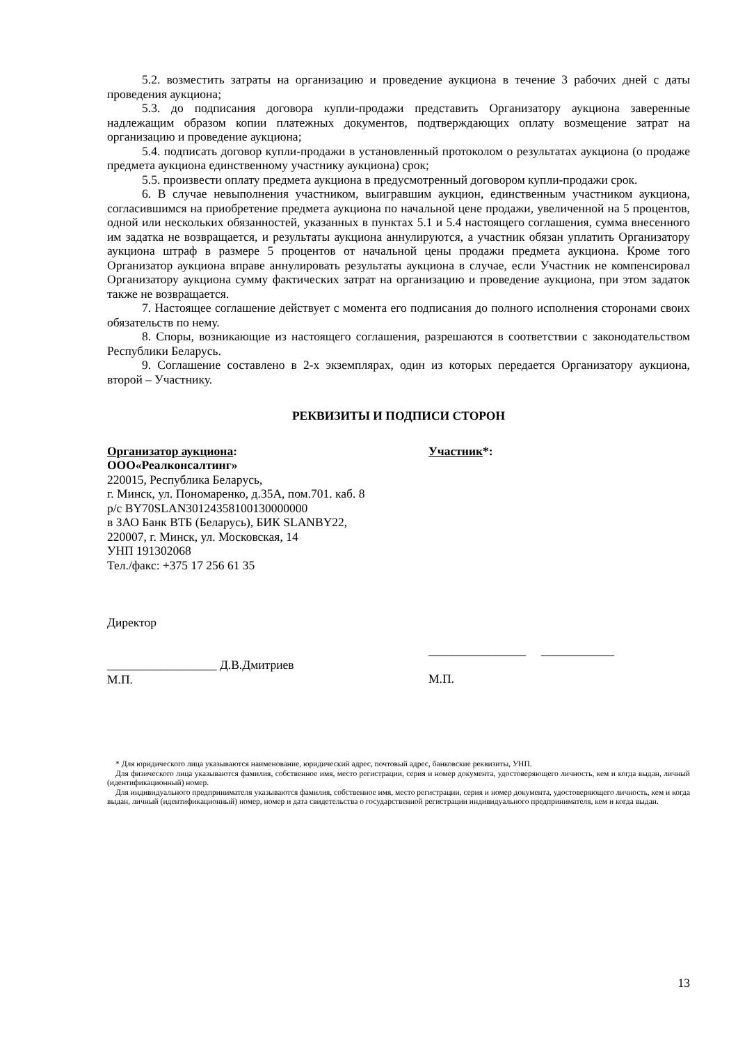5.2. возместить затраты на организацию и проведение аукциона в течение 3 рабочих дней с даты проведения аукциона;
5.3. до подписания договора купли-продажи представить Организатору аукциона заверенные надлежащим образом копии платежных документов, подтверждающих оплату возмещение затрат на организацию и проведение аукциона;
5.4. подписать договор купли-продажи в установленный протоколом о результатах аукциона (о продаже предмета аукциона единственному участнику аукциона) срок;
5.5. произвести оплату предмета аукциона в предусмотренный договором купли-продажи срок.
6. В случае невыполнения участником, выигравшим аукцион, единственным участником аукциона, согласившимся на приобретение предмета аукциона по начальной цене продажи, увеличенной на 5 процентов, одной или нескольких обязанностей, указанных в пунктах 5.1 и 5.4 настоящего соглашения, сумма внесенного им задатка не возвращается, и результаты аукциона аннулируются, а участник обязан уплатить Организатору аукциона штраф в размере 5 процентов от начальной цены продажи предмета аукциона. Кроме того Организатор аукциона вправе аннулировать результаты аукциона в случае, если Участник не компенсировал Организатору аукциона сумму фактических затрат на организацию и проведение аукциона, при этом задаток также не возвращается.
7. Настоящее соглашение действует с момента его подписания до полного исполнения сторонами своих обязательств по нему.
8. Споры, возникающие из настоящего соглашения, разрешаются в соответствии с законодательством Республики Беларусь.
9. Соглашение составлено в 2-х экземплярах, один из которых передается Организатору аукциона, второй – Участнику.
РЕКВИЗИТЫ И ПОДПИСИ СТОРОН
Организатор аукциона:
ООО«Реалконсалтинг»
220015, Республика Беларусь,
г. Минск, ул. Пономаренко, д.35А, пом.701. каб. 8
р/с BY70SLAN30124358100130000000
в ЗАО Банк ВТБ (Беларусь), БИК SLANBY22,
220007, г. Минск, ул. Московская, 14
УНП 191302068
Тел./факс: +375 17 256 61 35
Директор
__________________ Д.В.Дмитриев
М.П.
Участник*:
________________ ____________
М.П.
* Для юридического лица указываются наименование, юридический адрес, почтовый адрес, банковские реквизиты, УНП.
Для физического лица указываются фамилия, собственное имя, место регистрации, серия и номер документа, удостоверяющего личность, кем и когда выдан, личный (идентификационный) номер.
Для индивидуального предпринимателя указываются фамилия, собственное имя, место регистрации, серия и номер документа, удостоверяющего личность, кем и когда выдан, личный (идентификационный) номер, номер и дата свидетельства о государственной регистрации индивидуального предпринимателя, кем и когда выдан.
13